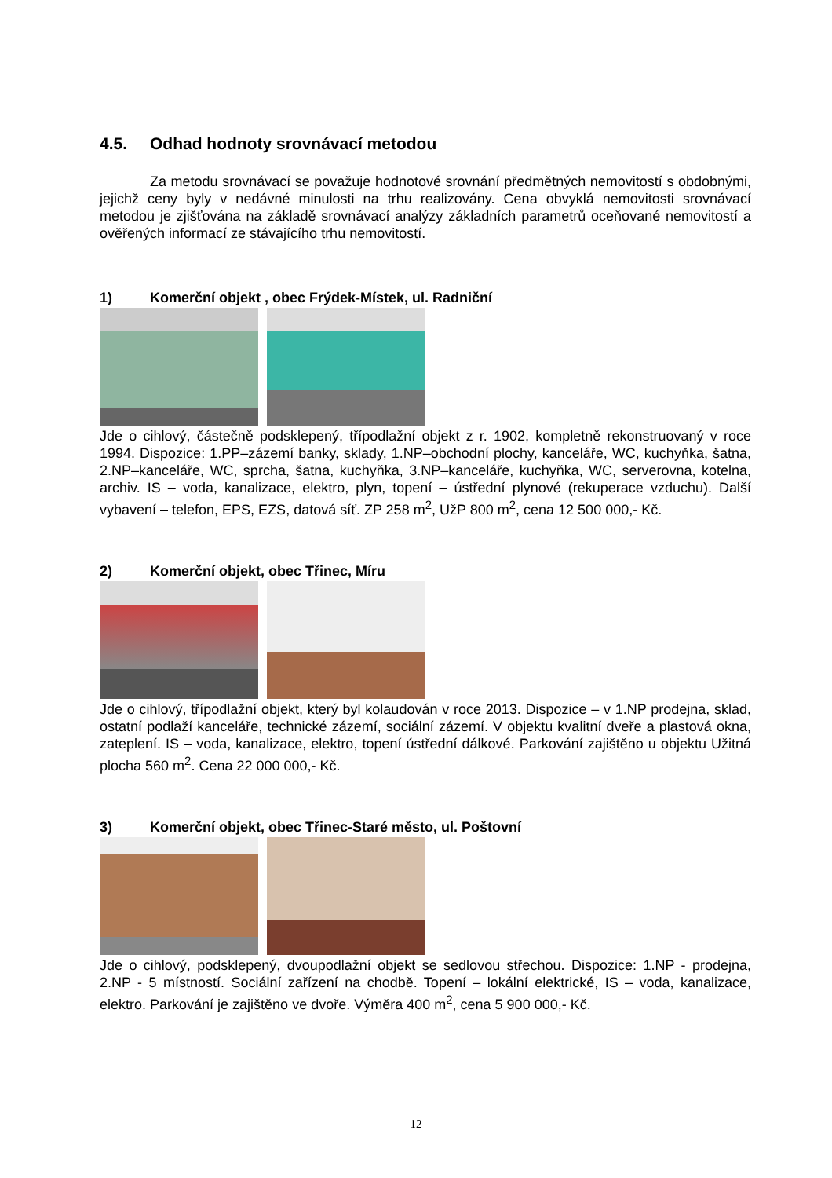4.5. Odhad hodnoty srovnávací metodou
Za metodu srovnávací se považuje hodnotové srovnání předmětných nemovitostí s obdobnými, jejichž ceny byly v nedávné minulosti na trhu realizovány. Cena obvyklá nemovitosti srovnávací metodou je zjišťována na základě srovnávací analýzy základních parametrů oceňované nemovitostí a ověřených informací ze stávajícího trhu nemovitostí.
1) Komerční objekt , obec Frýdek-Místek, ul. Radniční
Jde o cihlový, částečně podsklepený, třípodlažní objekt z r. 1902, kompletně rekonstruovaný v roce 1994. Dispozice: 1.PP–zázemí banky, sklady, 1.NP–obchodní plochy, kanceláře, WC, kuchyňka, šatna, 2.NP–kanceláře, WC, sprcha, šatna, kuchyňka, 3.NP–kanceláře, kuchyňka, WC, serverovna, kotelna, archiv. IS – voda, kanalizace, elektro, plyn, topení – ústřední plynové (rekuperace vzduchu). Další vybavení – telefon, EPS, EZS, datová síť. ZP 258 m<sup>2</sup>, UžP 800 m<sup>2</sup>, cena 12 500 000,- Kč.
2) Komerční objekt, obec Třinec, Míru
Jde o cihlový, třípodlažní objekt, který byl kolaudován v roce 2013. Dispozice – v 1.NP prodejna, sklad, ostatní podlaží kanceláře, technické zázemí, sociální zázemí. V objektu kvalitní dveře a plastová okna, zateplení. IS – voda, kanalizace, elektro, topení ústřední dálkové. Parkování zajištěno u objektu Užitná plocha 560 m<sup>2</sup>. Cena 22 000 000,- Kč.
3) Komerční objekt, obec Třinec-Staré město, ul. Poštovní
Jde o cihlový, podsklepený, dvoupodlažní objekt se sedlovou střechou. Dispozice: 1.NP - prodejna, 2.NP - 5 místností. Sociální zařízení na chodbě. Topení – lokální elektrické, IS – voda, kanalizace, elektro. Parkování je zajištěno ve dvoře. Výměra 400 m<sup>2</sup>, cena 5 900 000,- Kč.
12